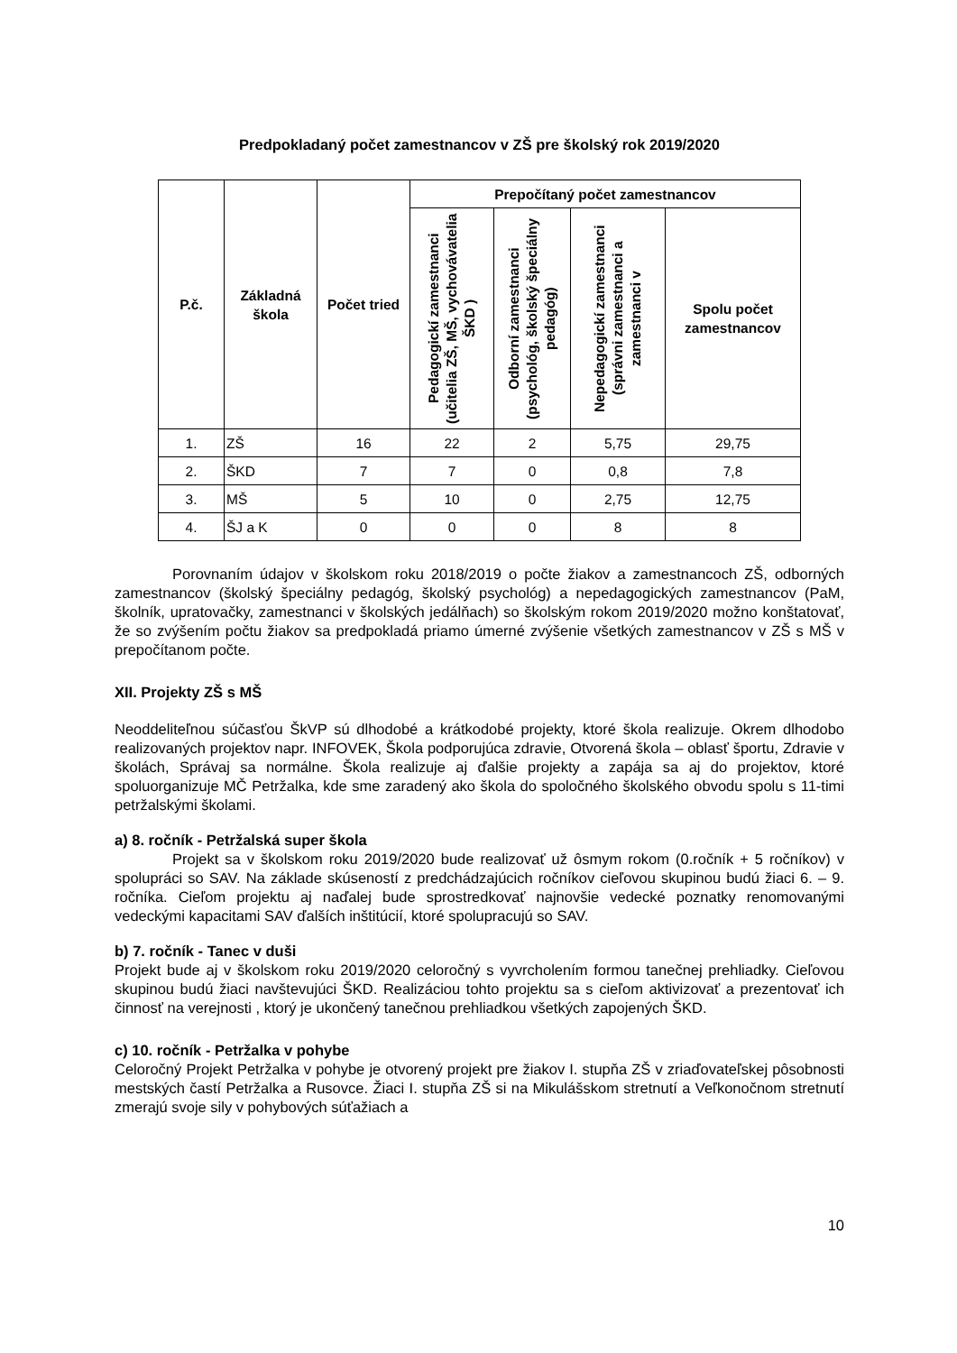Predpokladaný počet zamestnancov v ZŠ pre školský rok 2019/2020
| P.č. | Základná škola | Počet tried | Prepočítaný počet zamestnancov | | | |
| --- | --- | --- | --- | --- | --- | --- |
| | | | Pedagogickí zamestnanci (učitelia ZŠ, MŠ, vychovávatelia ŠKD ) | Odborní zamestnanci (psychológ, školský špeciálny pedagóg) | Nepedagogickí zamestnanci (správni zamestnanci a zamestnanci v | Spolu počet zamestnancov |
| 1. | ZŠ | 16 | 22 | 2 | 5,75 | 29,75 |
| 2. | ŠKD | 7 | 7 | 0 | 0,8 | 7,8 |
| 3. | MŠ | 5 | 10 | 0 | 2,75 | 12,75 |
| 4. | ŠJ a K | 0 | 0 | 0 | 8 | 8 |
Porovnaním údajov v školskom roku 2018/2019 o počte žiakov a zamestnancoch ZŠ, odborných zamestnancov (školský špeciálny pedagóg, školský psychológ) a nepedagogických zamestnancov (PaM, školník, upratovačky, zamestnanci v školských jedálňach) so školským rokom 2019/2020 možno konštatovať, že so zvýšením počtu žiakov sa predpokladá priamo úmerné zvýšenie všetkých zamestnancov v ZŠ s MŠ v prepočítanom počte.
XII. Projekty ZŠ s MŠ
Neoddeliteľnou súčasťou ŠkVP sú dlhodobé a krátkodobé projekty, ktoré škola realizuje. Okrem dlhodobo realizovaných projektov napr. INFOVEK, Škola podporujúca zdravie, Otvorená škola – oblasť športu, Zdravie v školách, Správaj sa normálne. Škola realizuje aj ďalšie projekty a zapája sa aj do projektov, ktoré spoluorganizuje MČ Petržalka, kde sme zaradený ako škola do spoločného školského obvodu spolu s 11-timi petržalskými školami.
a) 8. ročník - Petržalská super škola
Projekt sa v školskom roku 2019/2020 bude realizovať už ôsmym rokom (0.ročník + 5 ročníkov) v spolupráci so SAV. Na základe skúseností z predchádzajúcich ročníkov cieľovou skupinou budú žiaci 6. – 9. ročníka. Cieľom projektu aj naďalej bude sprostredkovať najnovšie vedecké poznatky renomovanými vedeckými kapacitami SAV ďalších inštitúcií, ktoré spolupracujú so SAV.
b) 7. ročník - Tanec v duši
Projekt bude aj v školskom roku 2019/2020 celoročný s vyvrcholením formou tanečnej prehliadky. Cieľovou skupinou budú žiaci navštevujúci ŠKD. Realizáciou tohto projektu sa s cieľom aktivizovať a prezentovať ich činnosť na verejnosti , ktorý je ukončený tanečnou prehliadkou všetkých zapojených ŠKD.
c) 10. ročník - Petržalka v pohybe
Celoročný Projekt Petržalka v pohybe je otvorený projekt pre žiakov I. stupňa ZŠ v zriaďovateľskej pôsobnosti mestských častí Petržalka a Rusovce. Žiaci I. stupňa ZŠ si na Mikulášskom stretnutí a Veľkonočnom stretnutí zmerajú svoje sily v pohybových súťažiach a
10